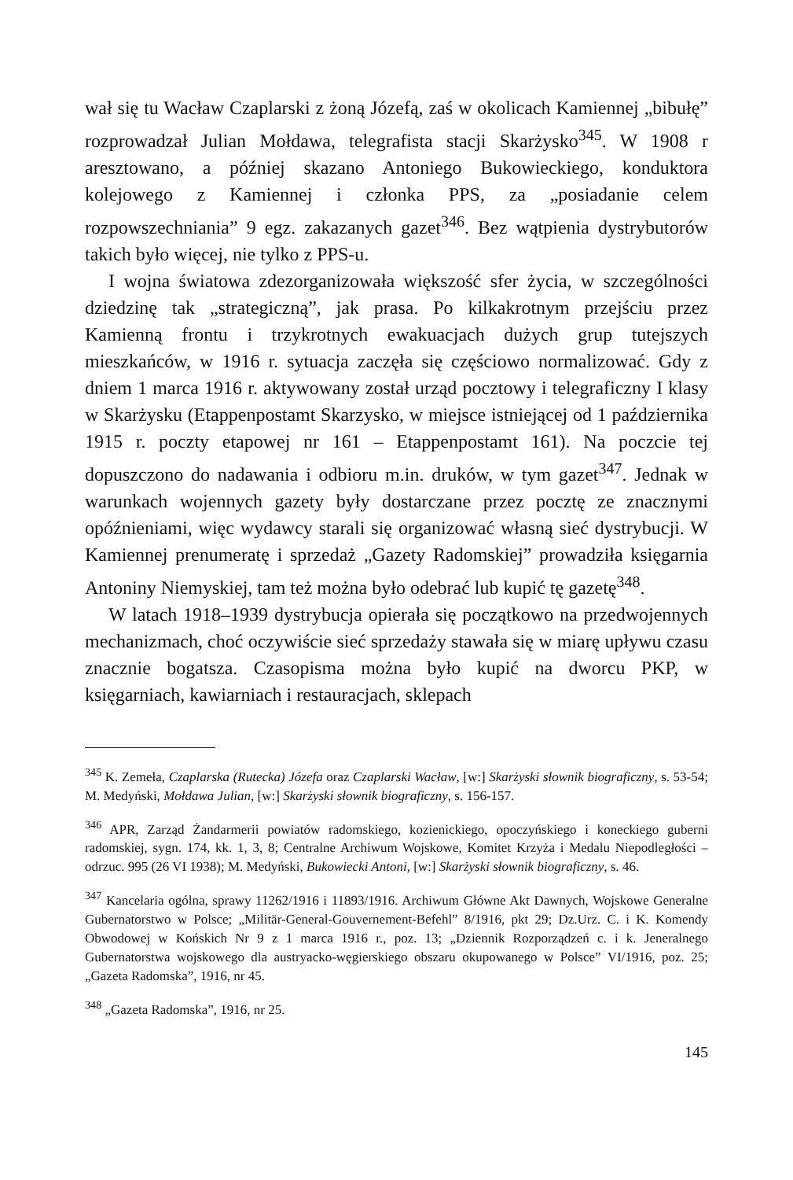wał się tu Wacław Czaplarski z żoną Józefą, zaś w okolicach Kamiennej „bibułę” rozprowadzał Julian Mołdawa, telegrafista stacji Skarżysko<sup>345</sup>. W 1908 r aresztowano, a później skazano Antoniego Bukowieckiego, konduktora kolejowego z Kamiennej i członka PPS, za „posiadanie celem rozpowszechniania” 9 egz. zakazanych gazet<sup>346</sup>. Bez wątpienia dystrybutorów takich było więcej, nie tylko z PPS-u.
I wojna światowa zdezorganizowała większość sfer życia, w szczególności dziedzinę tak „strategiczną”, jak prasa. Po kilkakrotnym przejściu przez Kamienną frontu i trzykrotnych ewakuacjach dużych grup tutejszych mieszkańców, w 1916 r. sytuacja zaczęła się częściowo normalizować. Gdy z dniem 1 marca 1916 r. aktywowany został urząd pocztowy i telegraficzny I klasy w Skarżysku (Etappenpostamt Skarzysko, w miejsce istniejącej od 1 października 1915 r. poczty etapowej nr 161 – Etappenpostamt 161). Na poczcie tej dopuszczono do nadawania i odbioru m.in. druków, w tym gazet<sup>347</sup>. Jednak w warunkach wojennych gazety były dostarczane przez pocztę ze znacznymi opóźnieniami, więc wydawcy starali się organizować własną sieć dystrybucji. W Kamiennej prenumeratę i sprzedaż „Gazety Radomskiej” prowadziła księgarnia Antoniny Niemyskiej, tam też można było odebrać lub kupić tę gazetę<sup>348</sup>.
W latach 1918–1939 dystrybucja opierała się początkowo na przedwojennych mechanizmach, choć oczywiście sieć sprzedaży stawała się w miarę upływu czasu znacznie bogatsza. Czasopisma można było kupić na dworcu PKP, w księgarniach, kawiarniach i restauracjach, sklepach
<sup>345</sup> K. Zemeła, Czaplarska (Rutecka) Józefa oraz Czaplarski Wacław, [w:] Skarżyski słownik biograficzny, s. 53-54; M. Medyński, Mołdawa Julian, [w:] Skarżyski słownik biograficzny, s. 156-157.
<sup>346</sup> APR, Zarząd Żandarmerii powiatów radomskiego, kozienickiego, opoczyńskiego i koneckiego guberni radomskiej, sygn. 174, kk. 1, 3, 8; Centralne Archiwum Wojskowe, Komitet Krzyża i Medalu Niepodległości – odrzuc. 995 (26 VI 1938); M. Medyński, Bukowiecki Antoni, [w:] Skarżyski słownik biograficzny, s. 46.
<sup>347</sup> Kancelaria ogólna, sprawy 11262/1916 i 11893/1916. Archiwum Główne Akt Dawnych, Wojskowe Generalne Gubernatorstwo w Polsce; „Militär-General-Gouvernement-Befehl” 8/1916, pkt 29; Dz.Urz. C. i K. Komendy Obwodowej w Końskich Nr 9 z 1 marca 1916 r., poz. 13; „Dziennik Rozporządzeń c. i k. Jeneralnego Gubernatorstwa wojskowego dla austryacko-węgierskiego obszaru okupowanego w Polsce” VI/1916, poz. 25; „Gazeta Radomska”, 1916, nr 45.
<sup>348</sup> „Gazeta Radomska”, 1916, nr 25.
145